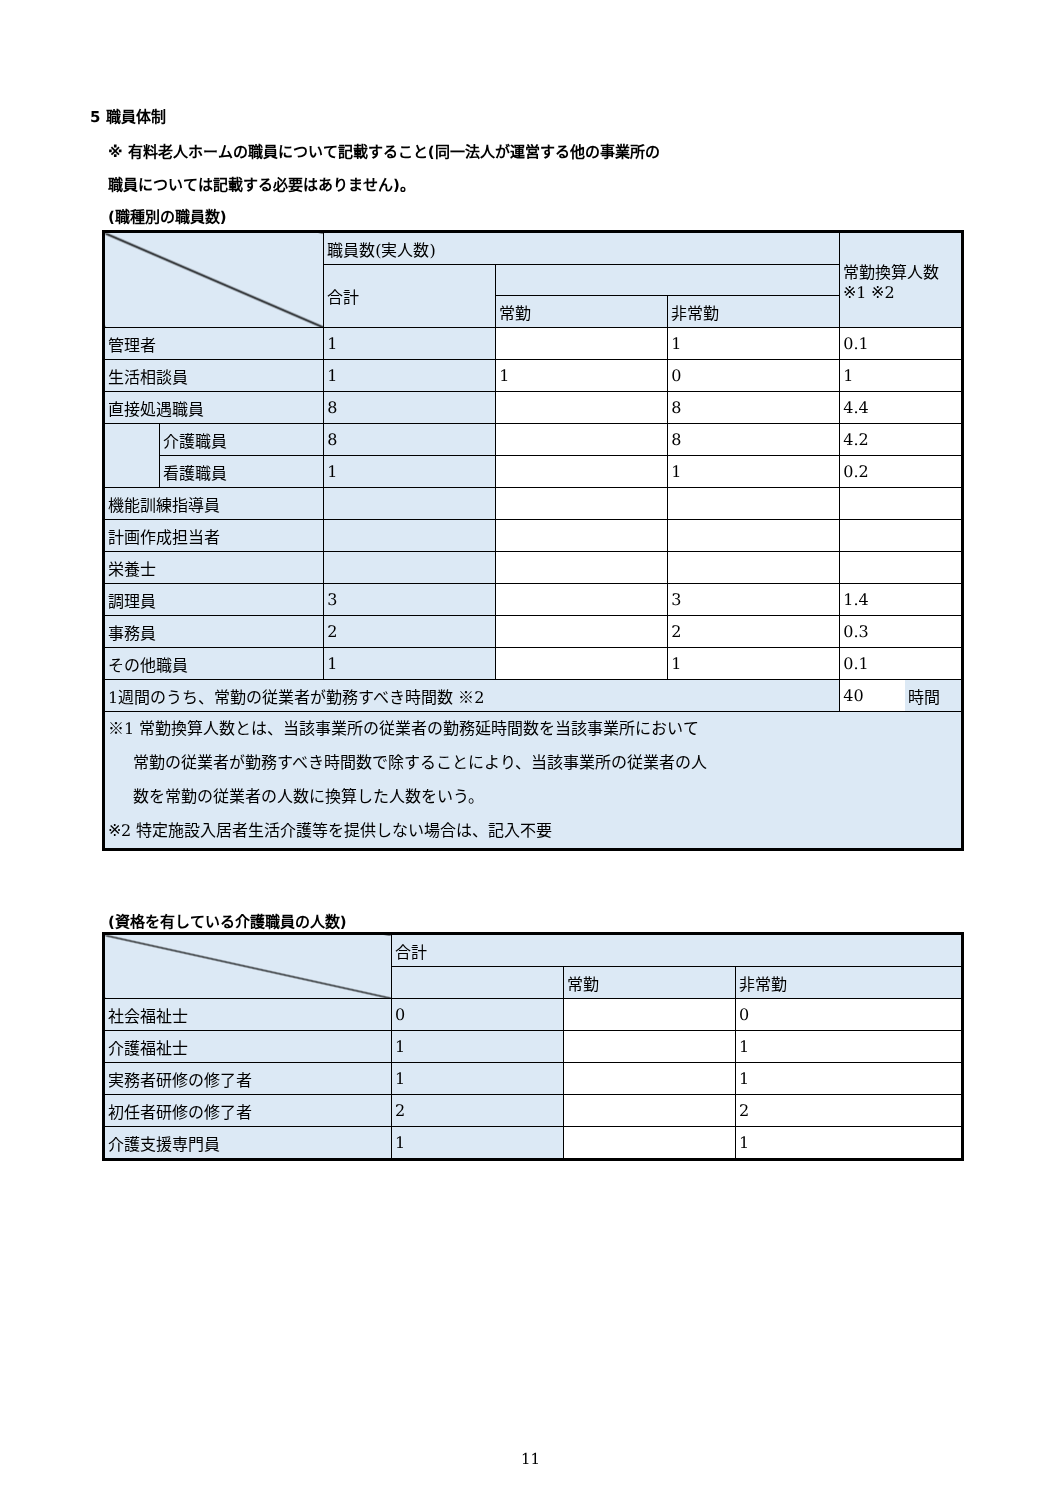5 職員体制
※ 有料老人ホームの職員について記載すること(同一法人が運営する他の事業所の
職員については記載する必要はありません)。
(職種別の職員数)
| | | 職員数(実人数) | | | 常勤換算人数 ※1 ※2 | |
| | | 合計 | | | | |
| | | | 常勤 | 非常勤 | | |
| 管理者 | | 1 | | 1 | 0.1 | |
| 生活相談員 | | 1 | 1 | 0 | 1 | |
| 直接処遇職員 | | 8 | | 8 | 4.4 | |
| | 介護職員 | 8 | | 8 | 4.2 | |
| | 看護職員 | 1 | | 1 | 0.2 | |
| 機能訓練指導員 | | | | | | |
| 計画作成担当者 | | | | | | |
| 栄養士 | | | | | | |
| 調理員 | | 3 | | 3 | 1.4 | |
| 事務員 | | 2 | | 2 | 0.3 | |
| その他職員 | | 1 | | 1 | 0.1 | |
| 1週間のうち、常勤の従業者が勤務すべき時間数 ※2 | | | | | 40 | 時間 |
| ※1 常勤換算人数とは、当該事業所の従業者の勤務延時間数を当該事業所において 常勤の従業者が勤務すべき時間数で除することにより、当該事業所の従業者の人 数を常勤の従業者の人数に換算した人数をいう。 ※2 特定施設入居者生活介護等を提供しない場合は、記入不要 | | | | | | |
(資格を有している介護職員の人数)
| | 合計 | | |
| | | 常勤 | 非常勤 |
| 社会福祉士 | 0 | | 0 |
| 介護福祉士 | 1 | | 1 |
| 実務者研修の修了者 | 1 | | 1 |
| 初任者研修の修了者 | 2 | | 2 |
| 介護支援専門員 | 1 | | 1 |
11